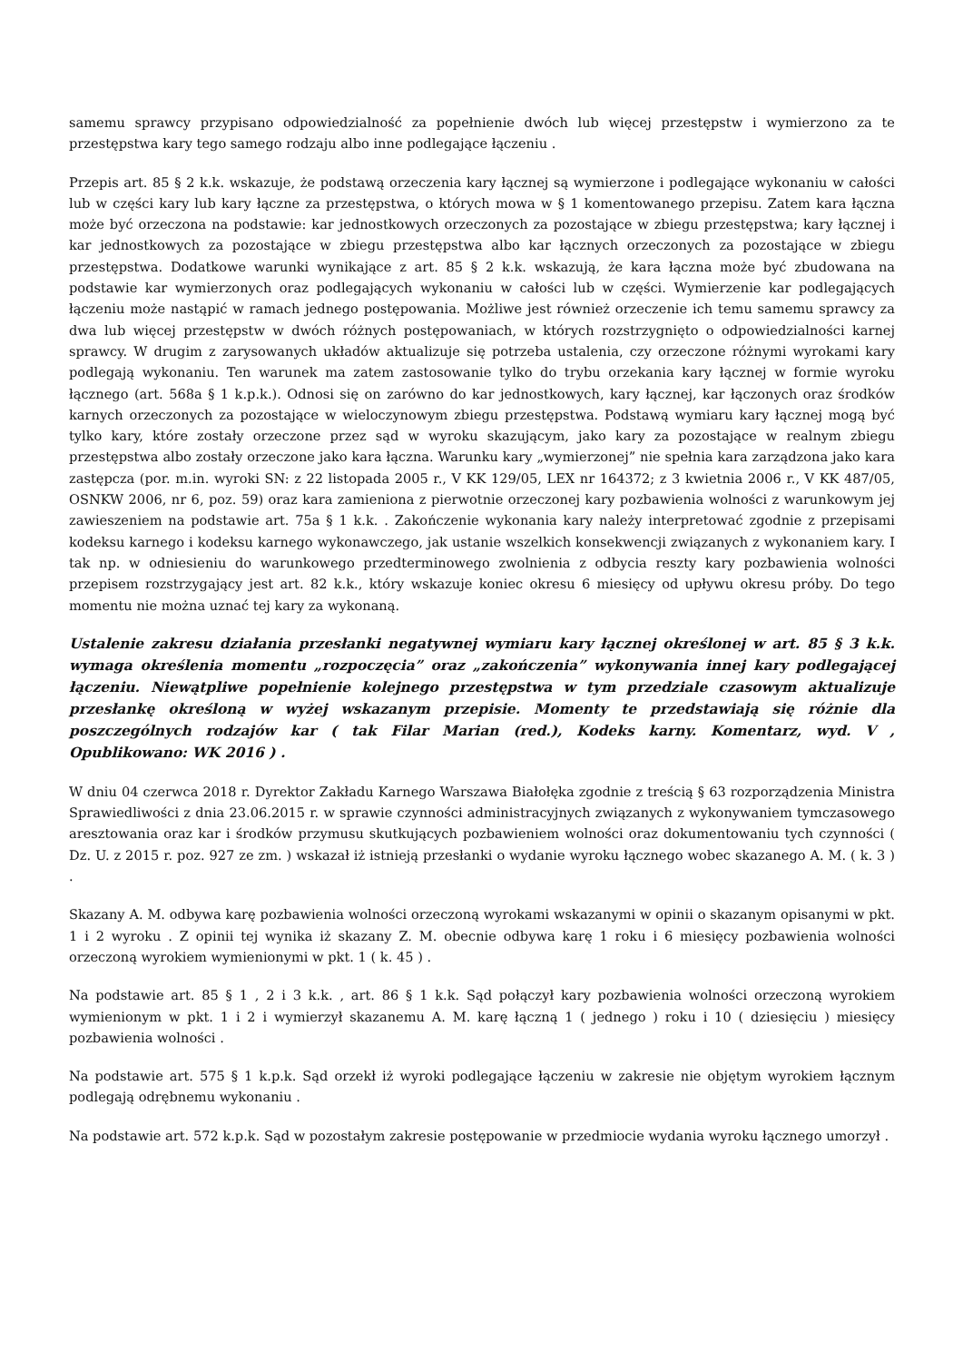samemu sprawcy przypisano odpowiedzialność za popełnienie dwóch lub więcej przestępstw i wymierzono za te przestępstwa kary tego samego rodzaju albo inne podlegające łączeniu .
Przepis art. 85 § 2 k.k. wskazuje, że podstawą orzeczenia kary łącznej są wymierzone i podlegające wykonaniu w całości lub w części kary lub kary łączne za przestępstwa, o których mowa w § 1 komentowanego przepisu. Zatem kara łączna może być orzeczona na podstawie: kar jednostkowych orzeczonych za pozostające w zbiegu przestępstwa; kary łącznej i kar jednostkowych za pozostające w zbiegu przestępstwa albo kar łącznych orzeczonych za pozostające w zbiegu przestępstwa. Dodatkowe warunki wynikające z art. 85 § 2 k.k. wskazują, że kara łączna może być zbudowana na podstawie kar wymierzonych oraz podlegających wykonaniu w całości lub w części. Wymierzenie kar podlegających łączeniu może nastąpić w ramach jednego postępowania. Możliwe jest również orzeczenie ich temu samemu sprawcy za dwa lub więcej przestępstw w dwóch różnych postępowaniach, w których rozstrzygnięto o odpowiedzialności karnej sprawcy. W drugim z zarysowanych układów aktualizuje się potrzeba ustalenia, czy orzeczone różnymi wyrokami kary podlegają wykonaniu. Ten warunek ma zatem zastosowanie tylko do trybu orzekania kary łącznej w formie wyroku łącznego (art. 568a § 1 k.p.k.). Odnosi się on zarówno do kar jednostkowych, kary łącznej, kar łączonych oraz środków karnych orzeczonych za pozostające w wieloczynowym zbiegu przestępstwa. Podstawą wymiaru kary łącznej mogą być tylko kary, które zostały orzeczone przez sąd w wyroku skazującym, jako kary za pozostające w realnym zbiegu przestępstwa albo zostały orzeczone jako kara łączna. Warunku kary „wymierzonej” nie spełnia kara zarządzona jako kara zastępcza (por. m.in. wyroki SN: z 22 listopada 2005 r., V KK 129/05, LEX nr 164372; z 3 kwietnia 2006 r., V KK 487/05, OSNKW 2006, nr 6, poz. 59) oraz kara zamieniona z pierwotnie orzeczonej kary pozbawienia wolności z warunkowym jej zawieszeniem na podstawie art. 75a § 1 k.k. . Zakończenie wykonania kary należy interpretować zgodnie z przepisami kodeksu karnego i kodeksu karnego wykonawczego, jak ustanie wszelkich konsekwencji związanych z wykonaniem kary. I tak np. w odniesieniu do warunkowego przedterminowego zwolnienia z odbycia reszty kary pozbawienia wolności przepisem rozstrzygający jest art. 82 k.k., który wskazuje koniec okresu 6 miesięcy od upływu okresu próby. Do tego momentu nie można uznać tej kary za wykonaną.
Ustalenie zakresu działania przesłanki negatywnej wymiaru kary łącznej określonej w art. 85 § 3 k.k. wymaga określenia momentu „rozpoczęcia” oraz „zakończenia” wykonywania innej kary podlegającej łączeniu. Niewątpliwe popełnienie kolejnego przestępstwa w tym przedziale czasowym aktualizuje przesłankę określoną w wyżej wskazanym przepisie. Momenty te przedstawiają się różnie dla poszczególnych rodzajów kar ( tak Filar Marian (red.), Kodeks karny. Komentarz, wyd. V , Opublikowano: WK 2016 ) .
W dniu 04 czerwca 2018 r. Dyrektor Zakładu Karnego Warszawa Białołęka zgodnie z treścią § 63 rozporządzenia Ministra Sprawiedliwości z dnia 23.06.2015 r. w sprawie czynności administracyjnych związanych z wykonywaniem tymczasowego aresztowania oraz kar i środków przymusu skutkujących pozbawieniem wolności oraz dokumentowaniu tych czynności ( Dz. U. z 2015 r. poz. 927 ze zm. ) wskazał iż istnieją przesłanki o wydanie wyroku łącznego wobec skazanego A. M. ( k. 3 ) .
Skazany A. M. odbywa karę pozbawienia wolności orzeczoną wyrokami wskazanymi w opinii o skazanym opisanymi w pkt. 1 i 2 wyroku . Z opinii tej wynika iż skazany Z. M. obecnie odbywa karę 1 roku i 6 miesięcy pozbawienia wolności orzeczoną wyrokiem wymienionymi w pkt. 1 ( k. 45 ) .
Na podstawie art. 85 § 1 , 2 i 3 k.k. , art. 86 § 1 k.k. Sąd połączył kary pozbawienia wolności orzeczoną wyrokiem wymienionym w pkt. 1 i 2 i wymierzył skazanemu A. M. karę łączną 1 ( jednego ) roku i 10 ( dziesięciu ) miesięcy pozbawienia wolności .
Na podstawie art. 575 § 1 k.p.k. Sąd orzekł iż wyroki podlegające łączeniu w zakresie nie objętym wyrokiem łącznym podlegają odrębnemu wykonaniu .
Na podstawie art. 572 k.p.k. Sąd w pozostałym zakresie postępowanie w przedmiocie wydania wyroku łącznego umorzył .